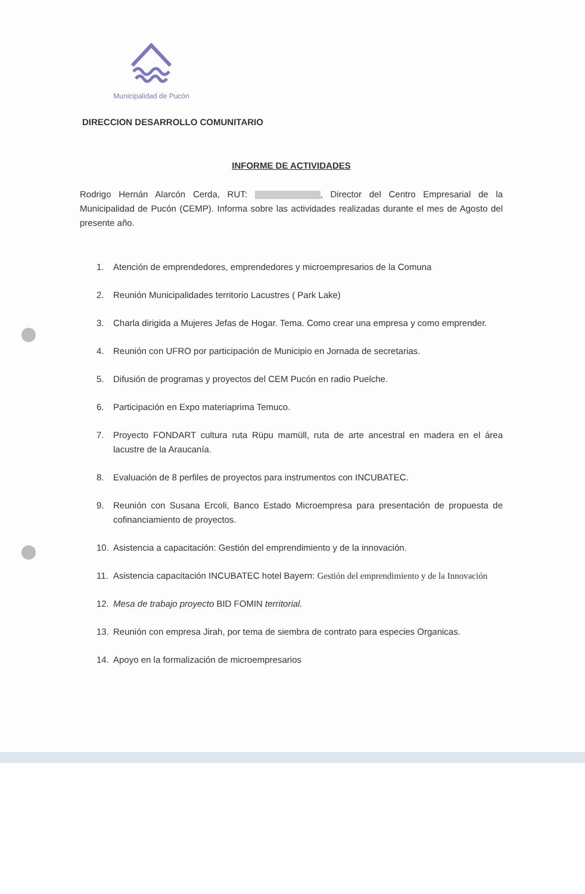Municipalidad de Pucón
DIRECCION DESARROLLO COMUNITARIO
INFORME DE ACTIVIDADES
Rodrigo Hernán Alarcón Cerda, RUT: , Director del Centro Empresarial de la Municipalidad de Pucón (CEMP). Informa sobre las actividades realizadas durante el mes de Agosto del presente año.
1. Atención de emprendedores, emprendedores y microempresarios de la Comuna
2. Reunión Municipalidades territorio Lacustres ( Park Lake)
3. Charla dirigida a Mujeres Jefas de Hogar. Tema. Como crear una empresa y como emprender.
4. Reunión con UFRO por participación de Municipio en Jornada de secretarias.
5. Difusión de programas y proyectos del CEM Pucón en radio Puelche.
6. Participación en Expo materiaprima Temuco.
7. Proyecto FONDART cultura ruta Rüpu mamüll, ruta de arte ancestral en madera en el área lacustre de la Araucanía.
8. Evaluación de 8 perfiles de proyectos para instrumentos con INCUBATEC.
9. Reunión con Susana Ercoli, Banco Estado Microempresa para presentación de propuesta de cofinanciamiento de proyectos.
10. Asistencia a capacitación: Gestión del emprendimiento y de la innovación.
11. Asistencia capacitación INCUBATEC hotel Bayern: Gestión del emprendimiento y de la Innovación
12. Mesa de trabajo proyecto BID FOMIN territorial.
13. Reunión con empresa Jirah, por tema de siembra de contrato para especies Organicas.
14. Apoyo en la formalización de microempresarios